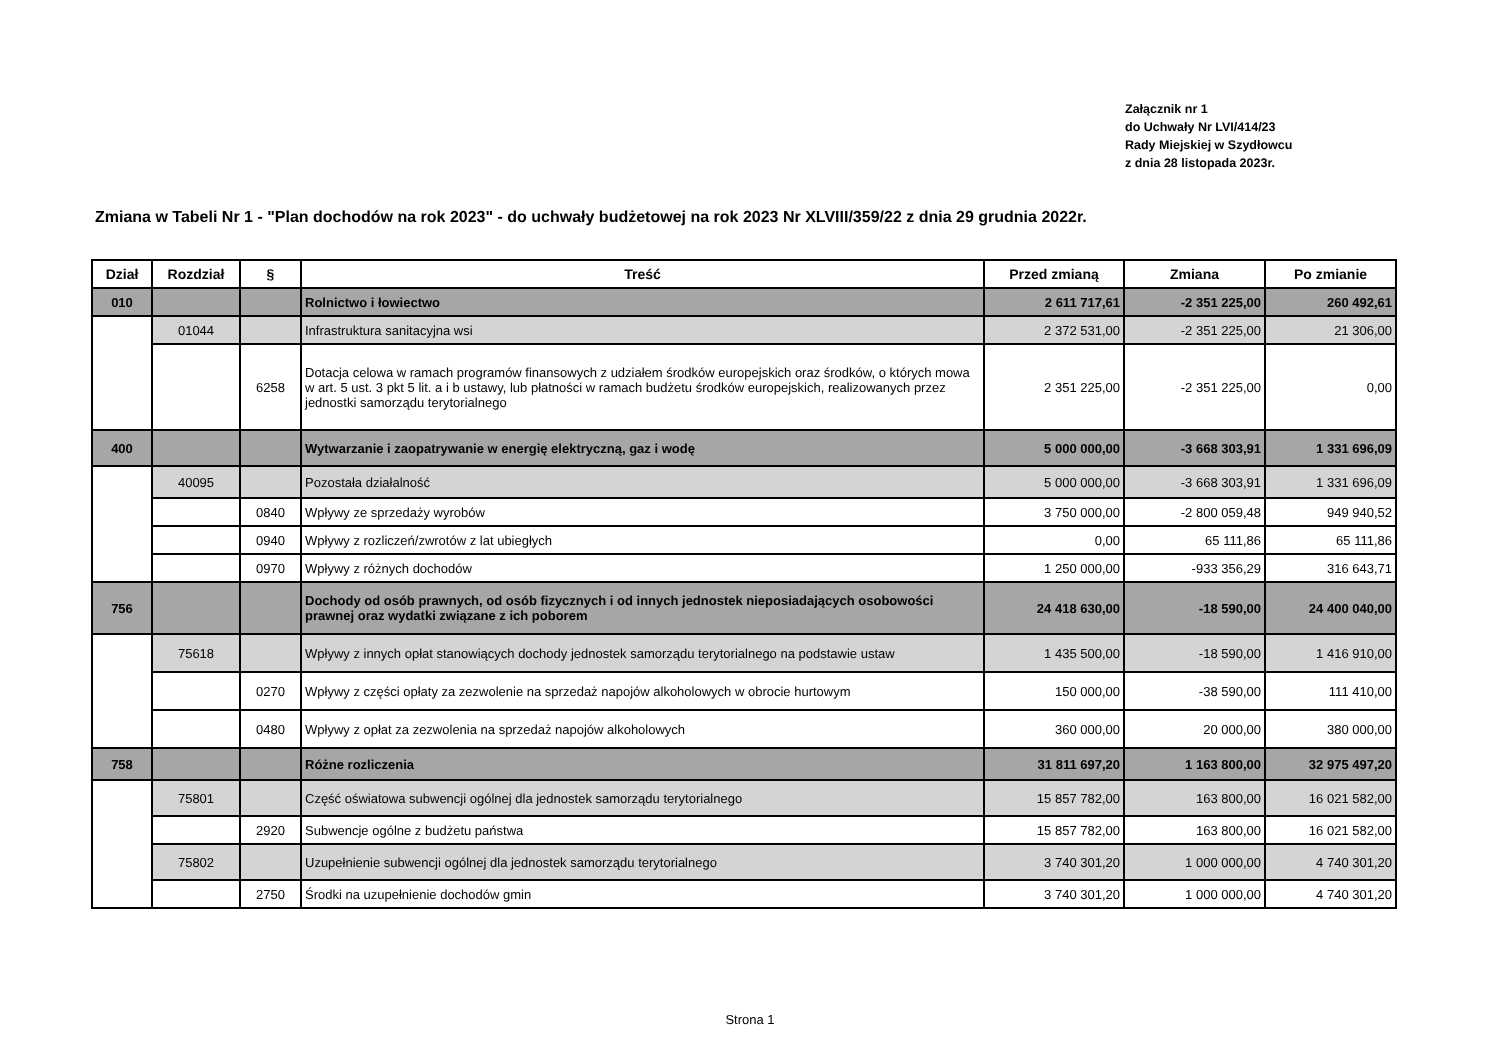Załącznik nr 1
do Uchwały Nr LVI/414/23
Rady Miejskiej w Szydłowcu
z dnia 28 listopada 2023r.
Zmiana w Tabeli Nr 1 - "Plan dochodów na rok 2023" - do uchwały budżetowej na rok 2023 Nr XLVIII/359/22 z dnia 29 grudnia 2022r.
| Dział | Rozdział | § | Treść | Przed zmianą | Zmiana | Po zmianie |
| --- | --- | --- | --- | --- | --- | --- |
| 010 | | | Rolnictwo i łowiectwo | 2 611 717,61 | -2 351 225,00 | 260 492,61 |
| | 01044 | | Infrastruktura sanitacyjna wsi | 2 372 531,00 | -2 351 225,00 | 21 306,00 |
| | | 6258 | Dotacja celowa w ramach programów finansowych z udziałem środków europejskich oraz środków, o których mowa w art. 5 ust. 3 pkt 5 lit. a i b ustawy, lub płatności w ramach budżetu środków europejskich, realizowanych przez jednostki samorządu terytorialnego | 2 351 225,00 | -2 351 225,00 | 0,00 |
| 400 | | | Wytwarzanie i zaopatrywanie w energię elektryczną, gaz i wodę | 5 000 000,00 | -3 668 303,91 | 1 331 696,09 |
| | 40095 | | Pozostała działalność | 5 000 000,00 | -3 668 303,91 | 1 331 696,09 |
| | | 0840 | Wpływy ze sprzedaży wyrobów | 3 750 000,00 | -2 800 059,48 | 949 940,52 |
| | | 0940 | Wpływy z rozliczeń/zwrotów z lat ubiegłych | 0,00 | 65 111,86 | 65 111,86 |
| | | 0970 | Wpływy z różnych dochodów | 1 250 000,00 | -933 356,29 | 316 643,71 |
| 756 | | | Dochody od osób prawnych, od osób fizycznych i od innych jednostek nieposiadających osobowości prawnej oraz wydatki związane z ich poborem | 24 418 630,00 | -18 590,00 | 24 400 040,00 |
| | 75618 | | Wpływy z innych opłat stanowiących dochody jednostek samorządu terytorialnego na podstawie ustaw | 1 435 500,00 | -18 590,00 | 1 416 910,00 |
| | | 0270 | Wpływy z części opłaty za zezwolenie na sprzedaż napojów alkoholowych w obrocie hurtowym | 150 000,00 | -38 590,00 | 111 410,00 |
| | | 0480 | Wpływy z opłat za zezwolenia na sprzedaż napojów alkoholowych | 360 000,00 | 20 000,00 | 380 000,00 |
| 758 | | | Różne rozliczenia | 31 811 697,20 | 1 163 800,00 | 32 975 497,20 |
| | 75801 | | Część oświatowa subwencji ogólnej dla jednostek samorządu terytorialnego | 15 857 782,00 | 163 800,00 | 16 021 582,00 |
| | | 2920 | Subwencje ogólne z budżetu państwa | 15 857 782,00 | 163 800,00 | 16 021 582,00 |
| | 75802 | | Uzupełnienie subwencji ogólnej dla jednostek samorządu terytorialnego | 3 740 301,20 | 1 000 000,00 | 4 740 301,20 |
| | | 2750 | Środki na uzupełnienie dochodów gmin | 3 740 301,20 | 1 000 000,00 | 4 740 301,20 |
Strona 1